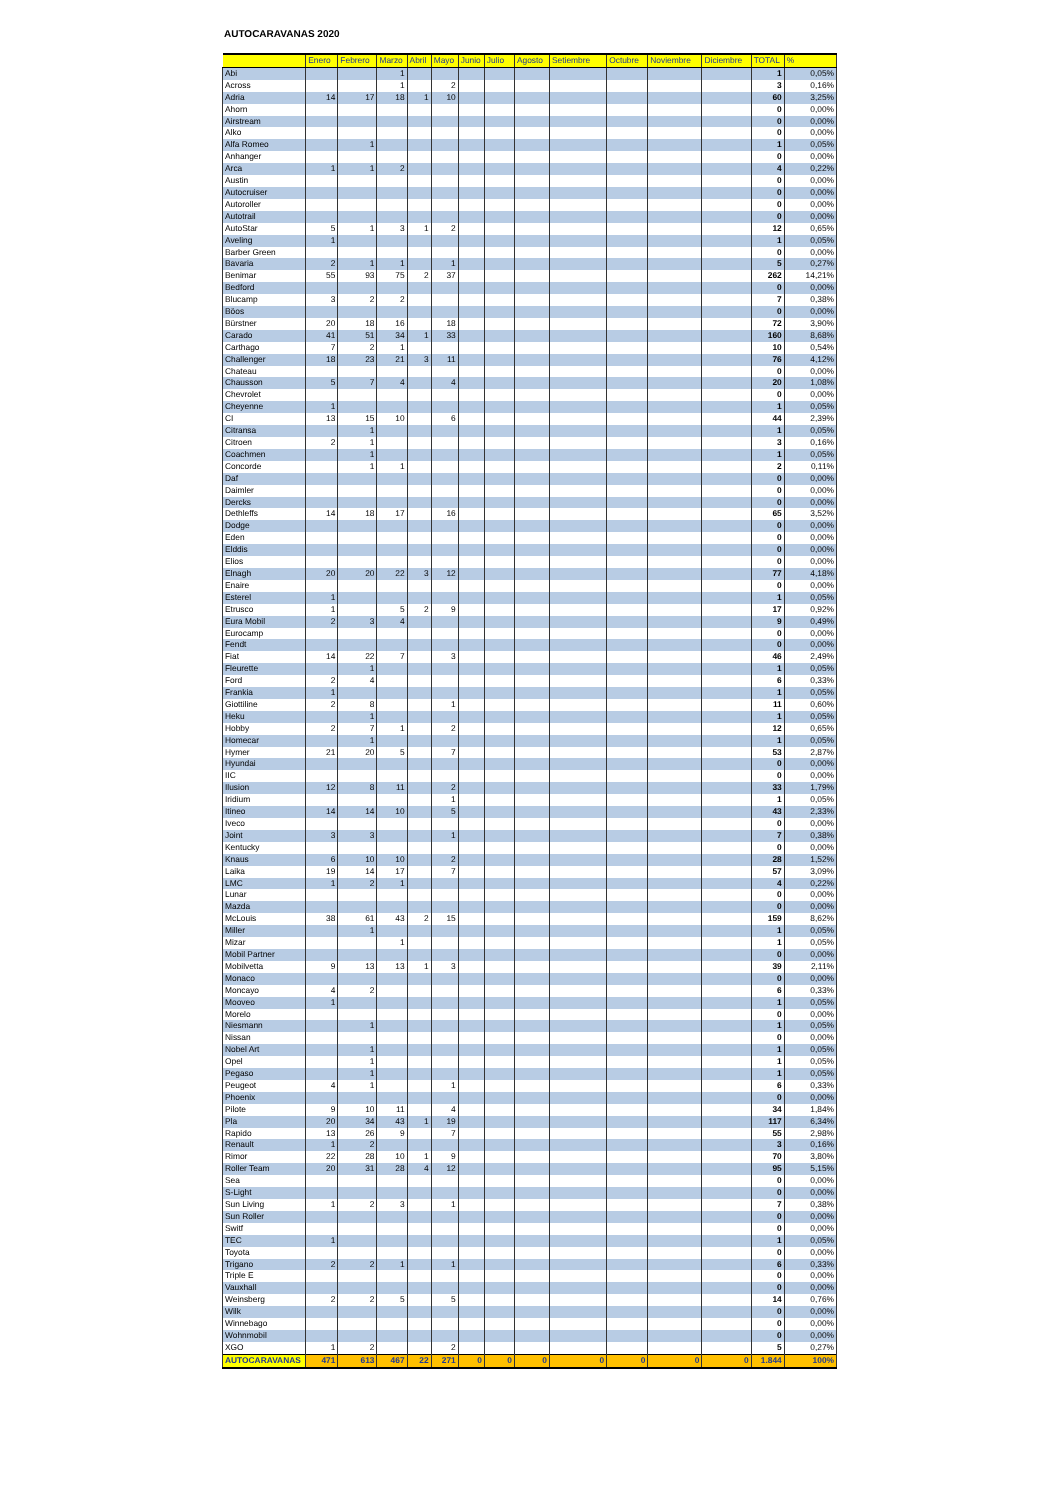AUTOCARAVANAS 2020
| | Enero | Febrero | Marzo | Abril | Mayo | Junio | Julio | Agosto | Setiembre | Octubre | Noviembre | Diciembre | TOTAL | % |
| --- | --- | --- | --- | --- | --- | --- | --- | --- | --- | --- | --- | --- | --- | --- |
| Abi | | | 1 | | | | | | | | | | 1 | 0,05% |
| Across | | | 1 | | 2 | | | | | | | | 3 | 0,16% |
| Adria | 14 | 17 | 18 | 1 | 10 | | | | | | | | 60 | 3,25% |
| Ahorn | | | | | | | | | | | | | 0 | 0,00% |
| Airstream | | | | | | | | | | | | | 0 | 0,00% |
| Alko | | | | | | | | | | | | | 0 | 0,00% |
| Alfa Romeo | | 1 | | | | | | | | | | | 1 | 0,05% |
| Anhanger | | | | | | | | | | | | | 0 | 0,00% |
| Arca | 1 | 1 | 2 | | | | | | | | | | 4 | 0,22% |
| Austin | | | | | | | | | | | | | 0 | 0,00% |
| Autocruiser | | | | | | | | | | | | | 0 | 0,00% |
| Autoroller | | | | | | | | | | | | | 0 | 0,00% |
| Autotrail | | | | | | | | | | | | | 0 | 0,00% |
| AutoStar | 5 | 1 | 3 | 1 | 2 | | | | | | | | 12 | 0,65% |
| Aveling | 1 | | | | | | | | | | | | 1 | 0,05% |
| Barber Green | | | | | | | | | | | | | 0 | 0,00% |
| Bavaria | 2 | 1 | 1 | | 1 | | | | | | | | 5 | 0,27% |
| Benimar | 55 | 93 | 75 | 2 | 37 | | | | | | | | 262 | 14,21% |
| Bedford | | | | | | | | | | | | | 0 | 0,00% |
| Blucamp | 3 | 2 | 2 | | | | | | | | | | 7 | 0,38% |
| Böos | | | | | | | | | | | | | 0 | 0,00% |
| Bürstner | 20 | 18 | 16 | | 18 | | | | | | | | 72 | 3,90% |
| Carado | 41 | 51 | 34 | 1 | 33 | | | | | | | | 160 | 8,68% |
| Carthago | 7 | 2 | 1 | | | | | | | | | | 10 | 0,54% |
| Challenger | 18 | 23 | 21 | 3 | 11 | | | | | | | | 76 | 4,12% |
| Chateau | | | | | | | | | | | | | 0 | 0,00% |
| Chausson | 5 | 7 | 4 | | 4 | | | | | | | | 20 | 1,08% |
| Chevrolet | | | | | | | | | | | | | 0 | 0,00% |
| Cheyenne | 1 | | | | | | | | | | | | 1 | 0,05% |
| CI | 13 | 15 | 10 | | 6 | | | | | | | | 44 | 2,39% |
| Citransa | | 1 | | | | | | | | | | | 1 | 0,05% |
| Citroen | 2 | 1 | | | | | | | | | | | 3 | 0,16% |
| Coachmen | | 1 | | | | | | | | | | | 1 | 0,05% |
| Concorde | | 1 | 1 | | | | | | | | | | 2 | 0,11% |
| Daf | | | | | | | | | | | | | 0 | 0,00% |
| Daimler | | | | | | | | | | | | | 0 | 0,00% |
| Dercks | | | | | | | | | | | | | 0 | 0,00% |
| Dethleffs | 14 | 18 | 17 | | 16 | | | | | | | | 65 | 3,52% |
| Dodge | | | | | | | | | | | | | 0 | 0,00% |
| Eden | | | | | | | | | | | | | 0 | 0,00% |
| Elddis | | | | | | | | | | | | | 0 | 0,00% |
| Elios | | | | | | | | | | | | | 0 | 0,00% |
| Elnagh | 20 | 20 | 22 | 3 | 12 | | | | | | | | 77 | 4,18% |
| Enaire | | | | | | | | | | | | | 0 | 0,00% |
| Esterel | 1 | | | | | | | | | | | | 1 | 0,05% |
| Etrusco | 1 | | 5 | 2 | 9 | | | | | | | | 17 | 0,92% |
| Eura Mobil | 2 | 3 | 4 | | | | | | | | | | 9 | 0,49% |
| Eurocamp | | | | | | | | | | | | | 0 | 0,00% |
| Fendt | | | | | | | | | | | | | 0 | 0,00% |
| Fiat | 14 | 22 | 7 | | 3 | | | | | | | | 46 | 2,49% |
| Fleurette | | 1 | | | | | | | | | | | 1 | 0,05% |
| Ford | 2 | 4 | | | | | | | | | | | 6 | 0,33% |
| Frankia | 1 | | | | | | | | | | | | 1 | 0,05% |
| Giottiline | 2 | 8 | | | 1 | | | | | | | | 11 | 0,60% |
| Heku | | 1 | | | | | | | | | | | 1 | 0,05% |
| Hobby | 2 | 7 | 1 | | 2 | | | | | | | | 12 | 0,65% |
| Homecar | | 1 | | | | | | | | | | | 1 | 0,05% |
| Hymer | 21 | 20 | 5 | | 7 | | | | | | | | 53 | 2,87% |
| Hyundai | | | | | | | | | | | | | 0 | 0,00% |
| IIC | | | | | | | | | | | | | 0 | 0,00% |
| Ilusion | 12 | 8 | 11 | | 2 | | | | | | | | 33 | 1,79% |
| Iridium | | | | | 1 | | | | | | | | 1 | 0,05% |
| Itineo | 14 | 14 | 10 | | 5 | | | | | | | | 43 | 2,33% |
| Iveco | | | | | | | | | | | | | 0 | 0,00% |
| Joint | 3 | 3 | | | 1 | | | | | | | | 7 | 0,38% |
| Kentucky | | | | | | | | | | | | | 0 | 0,00% |
| Knaus | 6 | 10 | 10 | | 2 | | | | | | | | 28 | 1,52% |
| Laika | 19 | 14 | 17 | | 7 | | | | | | | | 57 | 3,09% |
| LMC | 1 | 2 | 1 | | | | | | | | | | 4 | 0,22% |
| Lunar | | | | | | | | | | | | | 0 | 0,00% |
| Mazda | | | | | | | | | | | | | 0 | 0,00% |
| McLouis | 38 | 61 | 43 | 2 | 15 | | | | | | | | 159 | 8,62% |
| Miller | | 1 | | | | | | | | | | | 1 | 0,05% |
| Mizar | | | 1 | | | | | | | | | | 1 | 0,05% |
| Mobil Partner | | | | | | | | | | | | | 0 | 0,00% |
| Mobilvetta | 9 | 13 | 13 | 1 | 3 | | | | | | | | 39 | 2,11% |
| Monaco | | | | | | | | | | | | | 0 | 0,00% |
| Moncayo | 4 | 2 | | | | | | | | | | | 6 | 0,33% |
| Mooveo | 1 | | | | | | | | | | | | 1 | 0,05% |
| Morelo | | | | | | | | | | | | | 0 | 0,00% |
| Niesmann | | 1 | | | | | | | | | | | 1 | 0,05% |
| Nissan | | | | | | | | | | | | | 0 | 0,00% |
| Nobel Art | | 1 | | | | | | | | | | | 1 | 0,05% |
| Opel | | 1 | | | | | | | | | | | 1 | 0,05% |
| Pegaso | | 1 | | | | | | | | | | | 1 | 0,05% |
| Peugeot | 4 | 1 | | | 1 | | | | | | | | 6 | 0,33% |
| Phoenix | | | | | | | | | | | | | 0 | 0,00% |
| Pilote | 9 | 10 | 11 | | 4 | | | | | | | | 34 | 1,84% |
| Pla | 20 | 34 | 43 | 1 | 19 | | | | | | | | 117 | 6,34% |
| Rapido | 13 | 26 | 9 | | 7 | | | | | | | | 55 | 2,98% |
| Renault | 1 | 2 | | | | | | | | | | | 3 | 0,16% |
| Rimor | 22 | 28 | 10 | 1 | 9 | | | | | | | | 70 | 3,80% |
| Roller Team | 20 | 31 | 28 | 4 | 12 | | | | | | | | 95 | 5,15% |
| Sea | | | | | | | | | | | | | 0 | 0,00% |
| S-Light | | | | | | | | | | | | | 0 | 0,00% |
| Sun Living | 1 | 2 | 3 | | 1 | | | | | | | | 7 | 0,38% |
| Sun Roller | | | | | | | | | | | | | 0 | 0,00% |
| Switf | | | | | | | | | | | | | 0 | 0,00% |
| TEC | 1 | | | | | | | | | | | | 1 | 0,05% |
| Toyota | | | | | | | | | | | | | 0 | 0,00% |
| Trigano | 2 | 2 | 1 | | 1 | | | | | | | | 6 | 0,33% |
| Triple E | | | | | | | | | | | | | 0 | 0,00% |
| Vauxhall | | | | | | | | | | | | | 0 | 0,00% |
| Weinsberg | 2 | 2 | 5 | | 5 | | | | | | | | 14 | 0,76% |
| Wilk | | | | | | | | | | | | | 0 | 0,00% |
| Winnebago | | | | | | | | | | | | | 0 | 0,00% |
| Wohnmobil | | | | | | | | | | | | | 0 | 0,00% |
| XGO | 1 | 2 | | | 2 | | | | | | | | 5 | 0,27% |
| AUTOCARAVANAS | 471 | 613 | 467 | 22 | 271 | 0 | 0 | 0 | 0 | 0 | 0 | 0 | 1.844 | 100% |